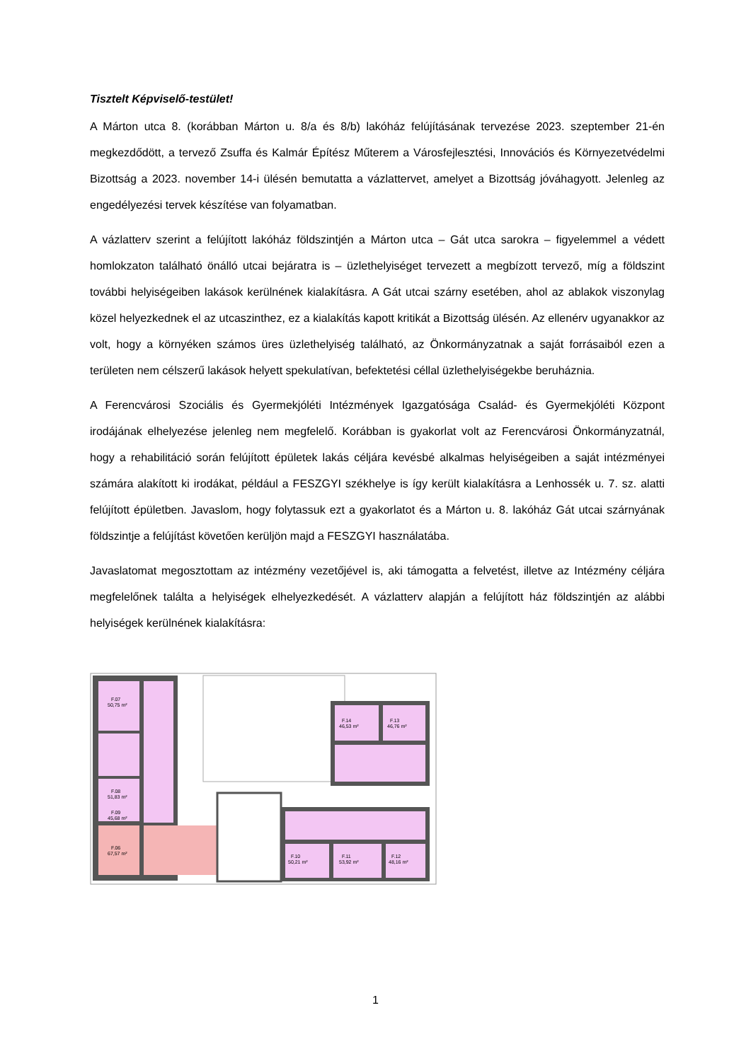Tisztelt Képviselő-testület!
A Márton utca 8. (korábban Márton u. 8/a és 8/b) lakóház felújításának tervezése 2023. szeptember 21-én megkezdődött, a tervező Zsuffa és Kalmár Építész Műterem a Városfejlesztési, Innovációs és Környezetvédelmi Bizottság a 2023. november 14-i ülésén bemutatta a vázlattervet, amelyet a Bizottság jóváhagyott. Jelenleg az engedélyezési tervek készítése van folyamatban.
A vázlatterv szerint a felújított lakóház földszintjén a Márton utca – Gát utca sarokra – figyelemmel a védett homlokzaton található önálló utcai bejáratra is – üzlethelyiséget tervezett a megbízott tervező, míg a földszint további helyiségeiben lakások kerülnének kialakításra. A Gát utcai szárny esetében, ahol az ablakok viszonylag közel helyezkednek el az utcaszinthez, ez a kialakítás kapott kritikát a Bizottság ülésén. Az ellenérv ugyanakkor az volt, hogy a környéken számos üres üzlethelyiség található, az Önkormányzatnak a saját forrásaiból ezen a területen nem célszerű lakások helyett spekulatívan, befektetési céllal üzlethelyiségekbe beruháznia.
A Ferencvárosi Szociális és Gyermekjóléti Intézmények Igazgatósága Család- és Gyermekjóléti Központ irodájának elhelyezése jelenleg nem megfelelő. Korábban is gyakorlat volt az Ferencvárosi Önkormányzatnál, hogy a rehabilitáció során felújított épületek lakás céljára kevésbé alkalmas helyiségeiben a saját intézményei számára alakított ki irodákat, például a FESZGYI székhelye is így került kialakításra a Lenhossék u. 7. sz. alatti felújított épületben. Javaslom, hogy folytassuk ezt a gyakorlatot és a Márton u. 8. lakóház Gát utcai szárnyának földszintje a felújítást követően kerüljön majd a FESZGYI használatába.
Javaslatomat megosztottam az intézmény vezetőjével is, aki támogatta a felvetést, illetve az Intézmény céljára megfelelőnek találta a helyiségek elhelyezkedését. A vázlatterv alapján a felújított ház földszintjén az alábbi helyiségek kerülnének kialakításra:
F.07
50,75 m²
F.08
51,83 m²
F.09
45,68 m²
F.06
67,57 m²
F.14
46,53 m²
F.13
46,76 m²
F.10
50,21 m²
F.11
53,92 m²
F.12
48,16 m²
1